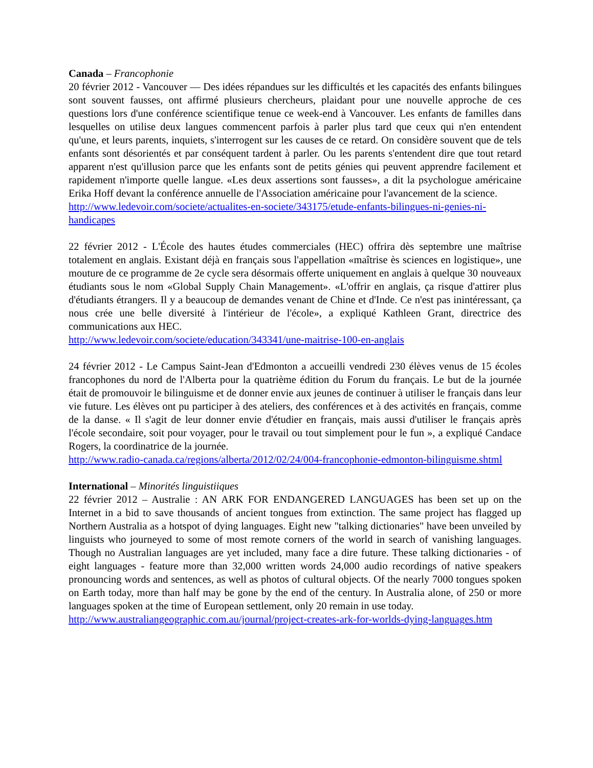Canada – Francophonie
20 février 2012 - Vancouver — Des idées répandues sur les difficultés et les capacités des enfants bilingues sont souvent fausses, ont affirmé plusieurs chercheurs, plaidant pour une nouvelle approche de ces questions lors d'une conférence scientifique tenue ce week-end à Vancouver. Les enfants de familles dans lesquelles on utilise deux langues commencent parfois à parler plus tard que ceux qui n'en entendent qu'une, et leurs parents, inquiets, s'interrogent sur les causes de ce retard. On considère souvent que de tels enfants sont désorientés et par conséquent tardent à parler. Ou les parents s'entendent dire que tout retard apparent n'est qu'illusion parce que les enfants sont de petits génies qui peuvent apprendre facilement et rapidement n'importe quelle langue. «Les deux assertions sont fausses», a dit la psychologue américaine Erika Hoff devant la conférence annuelle de l'Association américaine pour l'avancement de la science.
http://www.ledevoir.com/societe/actualites-en-societe/343175/etude-enfants-bilingues-ni-genies-ni-handicapes
22 février 2012 - L'École des hautes études commerciales (HEC) offrira dès septembre une maîtrise totalement en anglais. Existant déjà en français sous l'appellation «maîtrise ès sciences en logistique», une mouture de ce programme de 2e cycle sera désormais offerte uniquement en anglais à quelque 30 nouveaux étudiants sous le nom «Global Supply Chain Management». «L'offrir en anglais, ça risque d'attirer plus d'étudiants étrangers. Il y a beaucoup de demandes venant de Chine et d'Inde. Ce n'est pas inintéressant, ça nous crée une belle diversité à l'intérieur de l'école», a expliqué Kathleen Grant, directrice des communications aux HEC.
http://www.ledevoir.com/societe/education/343341/une-maitrise-100-en-anglais
24 février 2012 - Le Campus Saint-Jean d'Edmonton a accueilli vendredi 230 élèves venus de 15 écoles francophones du nord de l'Alberta pour la quatrième édition du Forum du français. Le but de la journée était de promouvoir le bilinguisme et de donner envie aux jeunes de continuer à utiliser le français dans leur vie future. Les élèves ont pu participer à des ateliers, des conférences et à des activités en français, comme de la danse. « Il s'agit de leur donner envie d'étudier en français, mais aussi d'utiliser le français après l'école secondaire, soit pour voyager, pour le travail ou tout simplement pour le fun », a expliqué Candace Rogers, la coordinatrice de la journée.
http://www.radio-canada.ca/regions/alberta/2012/02/24/004-francophonie-edmonton-bilinguisme.shtml
International – Minorités linguistiiques
22 février 2012 – Australie : AN ARK FOR ENDANGERED LANGUAGES has been set up on the Internet in a bid to save thousands of ancient tongues from extinction. The same project has flagged up Northern Australia as a hotspot of dying languages. Eight new "talking dictionaries" have been unveiled by linguists who journeyed to some of most remote corners of the world in search of vanishing languages. Though no Australian languages are yet included, many face a dire future. These talking dictionaries - of eight languages - feature more than 32,000 written words 24,000 audio recordings of native speakers pronouncing words and sentences, as well as photos of cultural objects. Of the nearly 7000 tongues spoken on Earth today, more than half may be gone by the end of the century. In Australia alone, of 250 or more languages spoken at the time of European settlement, only 20 remain in use today.
http://www.australiangeographic.com.au/journal/project-creates-ark-for-worlds-dying-languages.htm